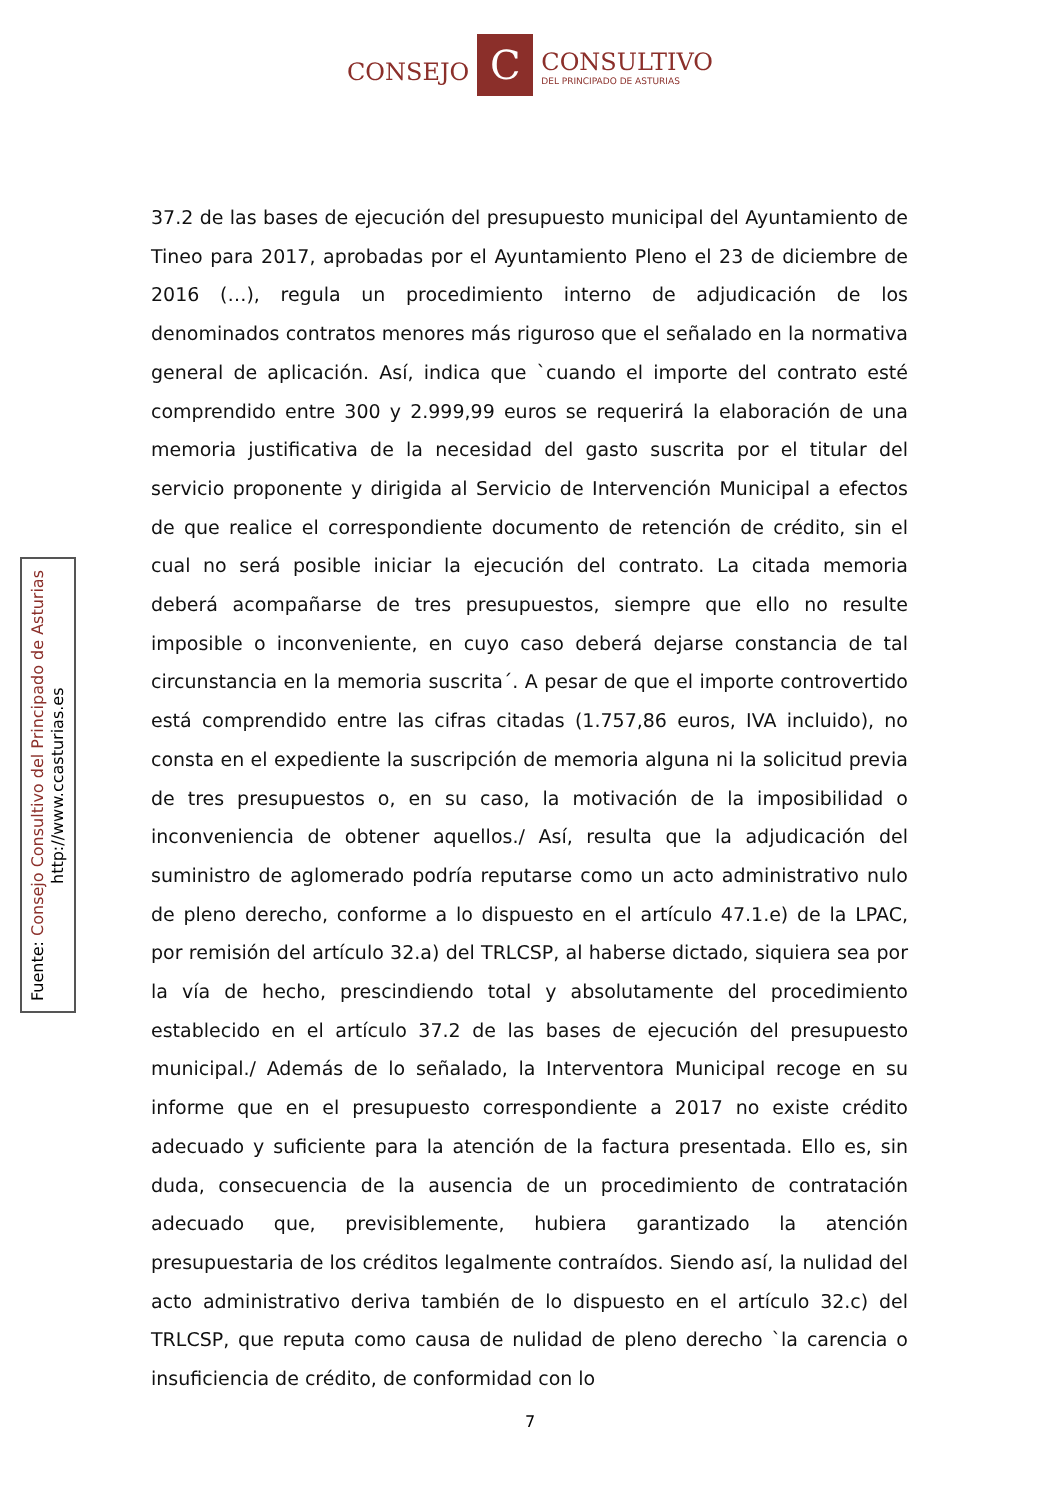CONSEJO
C
CONSULTIVO
DEL PRINCIPADO DE ASTURIAS
37.2 de las bases de ejecución del presupuesto municipal del Ayuntamiento de Tineo para 2017, aprobadas por el Ayuntamiento Pleno el 23 de diciembre de 2016 (…), regula un procedimiento interno de adjudicación de los denominados contratos menores más riguroso que el señalado en la normativa general de aplicación. Así, indica que `cuando el importe del contrato esté comprendido entre 300 y 2.999,99 euros se requerirá la elaboración de una memoria justificativa de la necesidad del gasto suscrita por el titular del servicio proponente y dirigida al Servicio de Intervención Municipal a efectos de que realice el correspondiente documento de retención de crédito, sin el cual no será posible iniciar la ejecución del contrato. La citada memoria deberá acompañarse de tres presupuestos, siempre que ello no resulte imposible o inconveniente, en cuyo caso deberá dejarse constancia de tal circunstancia en la memoria suscrita´. A pesar de que el importe controvertido está comprendido entre las cifras citadas (1.757,86 euros, IVA incluido), no consta en el expediente la suscripción de memoria alguna ni la solicitud previa de tres presupuestos o, en su caso, la motivación de la imposibilidad o inconveniencia de obtener aquellos./ Así, resulta que la adjudicación del suministro de aglomerado podría reputarse como un acto administrativo nulo de pleno derecho, conforme a lo dispuesto en el artículo 47.1.e) de la LPAC, por remisión del artículo 32.a) del TRLCSP, al haberse dictado, siquiera sea por la vía de hecho, prescindiendo total y absolutamente del procedimiento establecido en el artículo 37.2 de las bases de ejecución del presupuesto municipal./ Además de lo señalado, la Interventora Municipal recoge en su informe que en el presupuesto correspondiente a 2017 no existe crédito adecuado y suficiente para la atención de la factura presentada. Ello es, sin duda, consecuencia de la ausencia de un procedimiento de contratación adecuado que, previsiblemente, hubiera garantizado la atención presupuestaria de los créditos legalmente contraídos. Siendo así, la nulidad del acto administrativo deriva también de lo dispuesto en el artículo 32.c) del TRLCSP, que reputa como causa de nulidad de pleno derecho `la carencia o insuficiencia de crédito, de conformidad con lo
Fuente: Consejo Consultivo del Principado de Asturias
http://www.ccasturias.es
7